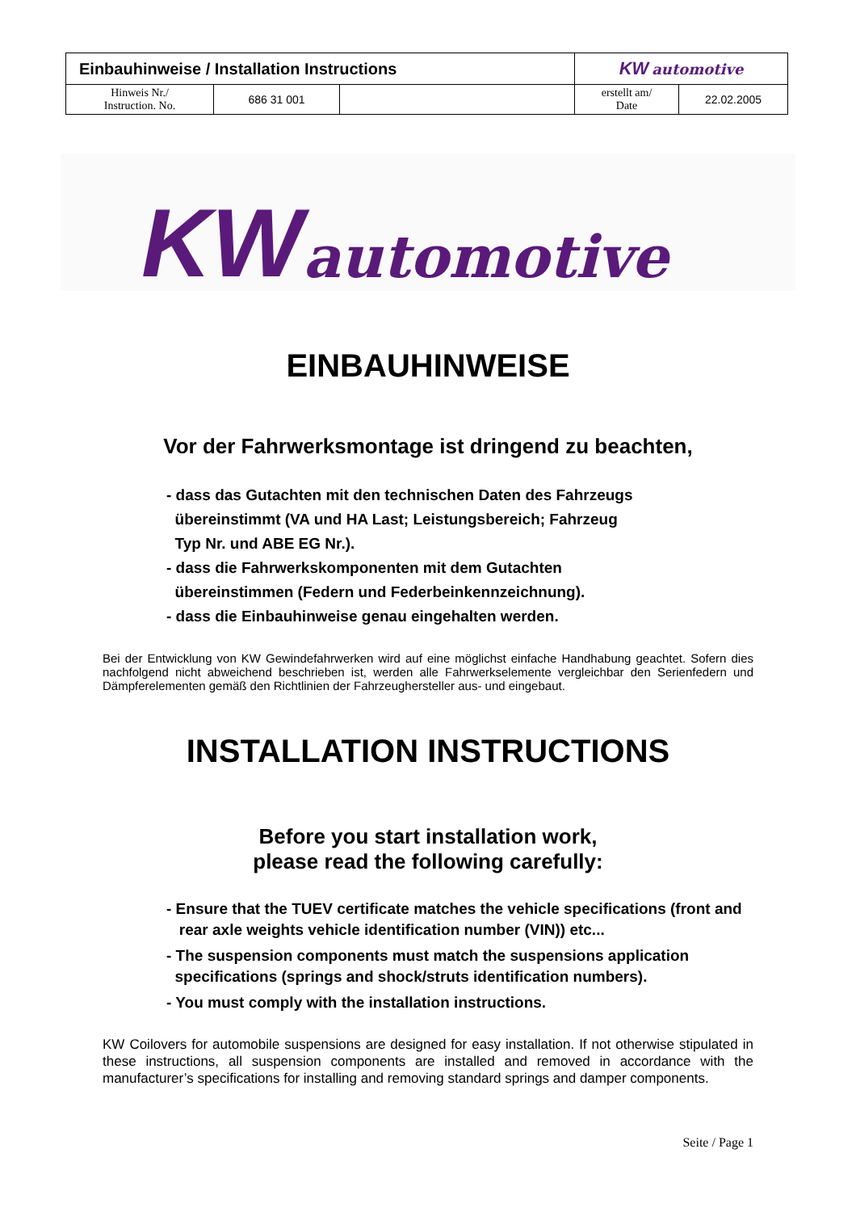| Einbauhinweise / Installation Instructions | | | KW automotive | |
| Hinweis Nr./ Instruction. No. | 686 31 001 | | erstellt am/ Date | 22.02.2005 |
KW automotive
EINBAUHINWEISE
Vor der Fahrwerksmontage ist dringend zu beachten,
- dass das Gutachten mit den technischen Daten des Fahrzeugs
übereinstimmt (VA und HA Last; Leistungsbereich; Fahrzeug
Typ Nr. und ABE EG Nr.).
- dass die Fahrwerkskomponenten mit dem Gutachten
übereinstimmen (Federn und Federbeinkennzeichnung).
- dass die Einbauhinweise genau eingehalten werden.
Bei der Entwicklung von KW Gewindefahrwerken wird auf eine möglichst einfache Handhabung geachtet. Sofern dies nachfolgend nicht abweichend beschrieben ist, werden alle Fahrwerkselemente vergleichbar den Serienfedern und Dämpferelementen gemäß den Richtlinien der Fahrzeughersteller aus- und eingebaut.
INSTALLATION INSTRUCTIONS
Before you start installation work,
please read the following carefully:
- Ensure that the TUEV certificate matches the vehicle specifications (front and
rear axle weights vehicle identification number (VIN)) etc...
- The suspension components must match the suspensions application
specifications (springs and shock/struts identification numbers).
- You must comply with the installation instructions.
KW Coilovers for automobile suspensions are designed for easy installation. If not otherwise stipulated in these instructions, all suspension components are installed and removed in accordance with the manufacturer’s specifications for installing and removing standard springs and damper components.
Seite / Page 1